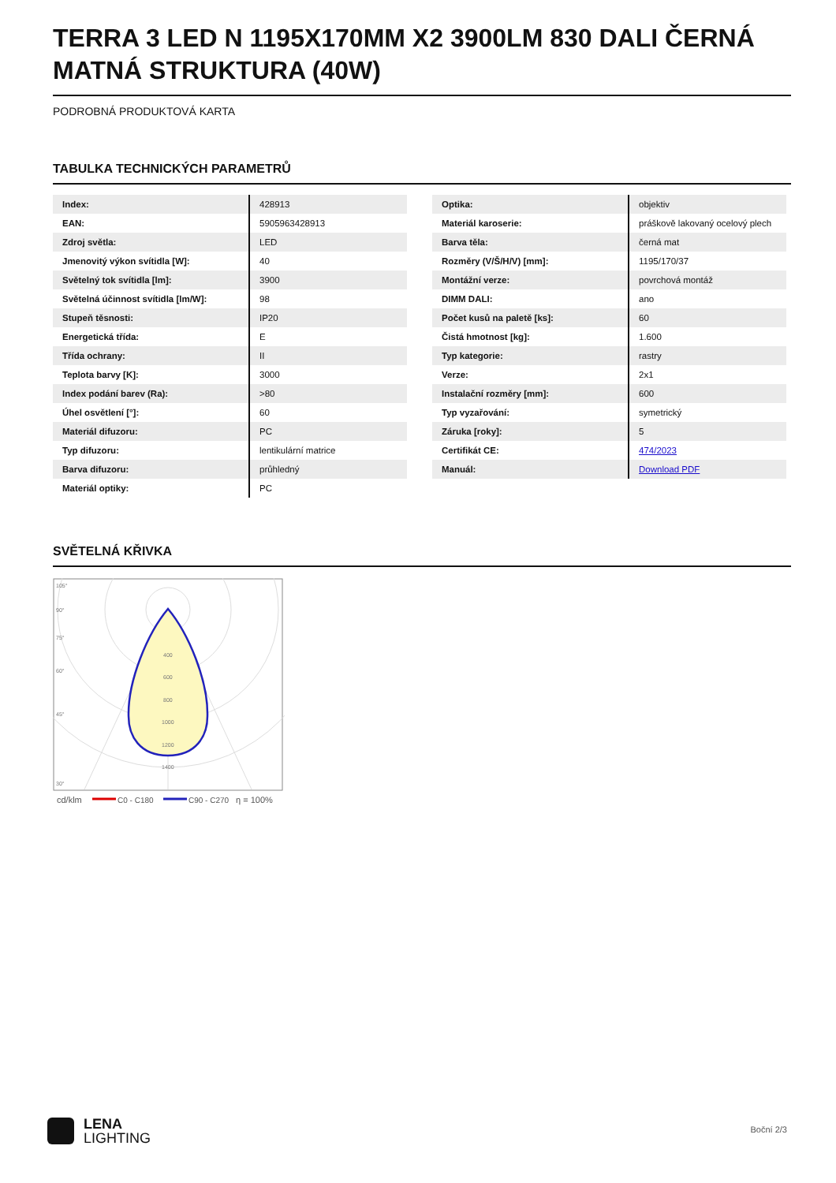TERRA 3 LED N 1195X170MM X2 3900LM 830 DALI ČERNÁ MATNÁ STRUKTURA (40W)
PODROBNÁ PRODUKTOVÁ KARTA
TABULKA TECHNICKÝCH PARAMETRŮ
| Index: | 428913 |
| EAN: | 5905963428913 |
| Zdroj světla: | LED |
| Jmenovitý výkon svítidla [W]: | 40 |
| Světelný tok svítidla [lm]: | 3900 |
| Světelná účinnost svítidla [lm/W]: | 98 |
| Stupeň těsnosti: | IP20 |
| Energetická třída: | E |
| Třída ochrany: | II |
| Teplota barvy [K]: | 3000 |
| Index podání barev (Ra): | >80 |
| Úhel osvětlení [°]: | 60 |
| Materiál difuzoru: | PC |
| Typ difuzoru: | lentikulární matrice |
| Barva difuzoru: | průhledný |
| Materiál optiky: | PC |
| Optika: | objektiv |
| Materiál karoserie: | práškově lakovaný ocelový plech |
| Barva těla: | černá mat |
| Rozměry (V/Š/H/V) [mm]: | 1195/170/37 |
| Montážní verze: | povrchová montáž |
| DIMM DALI: | ano |
| Počet kusů na paletě [ks]: | 60 |
| Čistá hmotnost [kg]: | 1.600 |
| Typ kategorie: | rastry |
| Verze: | 2x1 |
| Instalační rozměry [mm]: | 600 |
| Typ vyzařování: | symetrický |
| Záruka [roky]: | 5 |
| Certifikát CE: | 474/2023 |
| Manuál: | Download PDF |
SVĚTELNÁ KŘIVKA
105°
90°
75°
60°
45°
30°
400
600
800
1000
1200
1400
cd/klm
C0 - C180
C90 - C270
η = 100%
LENA
LIGHTING
Boční 2/3